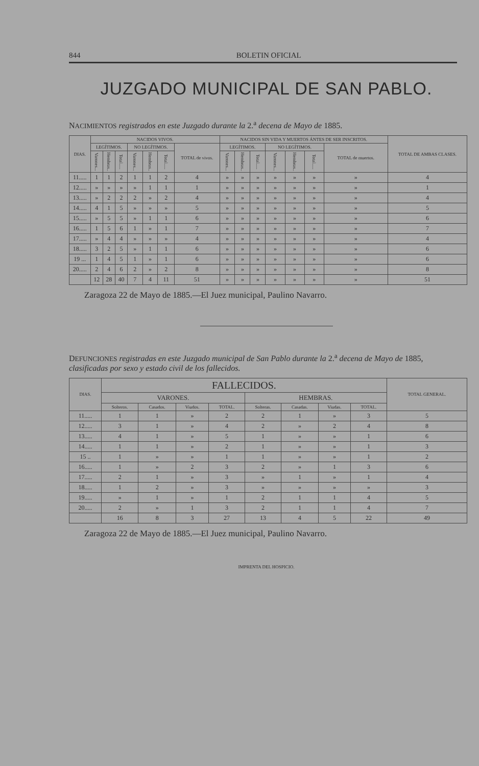844 BOLETIN OFICIAL
JUZGADO MUNICIPAL DE SAN PABLO.
NACIMIENTOS registrados en este Juzgado durante la 2.<sup>a</sup> decena de Mayo de 1885.
| DIAS. | NACIDOS VIVOS. | | | | | | | NACIDOS SIN VIDA Y MUERTOS ÁNTES DE SER INSCRITOS. | | | | | | | TOTAL DE AMBAS CLASES. |
| --- | --- | --- | --- | --- | --- | --- | --- | --- | --- | --- | --- | --- | --- | --- | --- |
| | LEGÍTIMOS. | | | NO LEGÍTIMOS. | | | TOTAL de vivos. | LEGÍTIMOS. | | | NO LEGÍTIMOS. | | | TOTAL de muertos. | |
| | Varones... | Hembras.. | Total..... | Varones... | Hembras.. | Total..... | | Varones... | Hembras.. | Total..... | Varones... | Hembras.. | Total..... | | |
| 11..... | 1 | 1 | 2 | 1 | 1 | 2 | 4 | » | » | » | » | » | » | » | 4 |
| 12..... | » | » | » | » | 1 | 1 | 1 | » | » | » | » | » | » | » | 1 |
| 13..... | » | 2 | 2 | 2 | » | 2 | 4 | » | » | » | » | » | » | » | 4 |
| 14..... | 4 | 1 | 5 | » | » | » | 5 | » | » | » | » | » | » | » | 5 |
| 15..... | » | 5 | 5 | » | 1 | 1 | 6 | » | » | » | » | » | » | » | 6 |
| 16..... | 1 | 5 | 6 | 1 | » | 1 | 7 | » | » | » | » | » | » | » | 7 |
| 17..... | » | 4 | 4 | » | » | » | 4 | » | » | » | » | » | » | » | 4 |
| 18..... | 3 | 2 | 5 | » | 1 | 1 | 6 | » | » | » | » | » | » | » | 6 |
| 19 ... | 1 | 4 | 5 | 1 | » | 1 | 6 | » | » | » | » | » | » | » | 6 |
| 20..... | 2 | 4 | 6 | 2 | » | 2 | 8 | » | » | » | » | » | » | » | 8 |
| | 12 | 28 | 40 | 7 | 4 | 11 | 51 | » | » | » | » | » | » | » | 51 |
Zaragoza 22 de Mayo de 1885.—El Juez municipal, Paulino Navarro.
DEFUNCIONES registradas en este Juzgado municipal de San Pablo durante la 2.<sup>a</sup> decena de Mayo de 1885, clasificadas por sexo y estado civil de los fallecidos.
| DIAS. | FALLECIDOS. | | | | | | | | TOTAL GENERAL. |
| --- | --- | --- | --- | --- | --- | --- | --- | --- | --- |
| | VARONES. | | | | HEMBRAS. | | | | |
| | Solteros. | Casados. | Viudos. | TOTAL. | Solteras. | Casadas. | Viudas. | TOTAL. | |
| 11..... | 1 | 1 | » | 2 | 2 | 1 | » | 3 | 5 |
| 12..... | 3 | 1 | » | 4 | 2 | » | 2 | 4 | 8 |
| 13..... | 4 | 1 | » | 5 | 1 | » | » | 1 | 6 |
| 14..... | 1 | 1 | » | 2 | 1 | » | » | 1 | 3 |
| 15 .. | 1 | » | » | 1 | 1 | » | » | 1 | 2 |
| 16..... | 1 | » | 2 | 3 | 2 | » | 1 | 3 | 6 |
| 17..... | 2 | 1 | » | 3 | » | 1 | » | 1 | 4 |
| 18..... | 1 | 2 | » | 3 | » | » | » | » | 3 |
| 19..... | » | 1 | » | 1 | 2 | 1 | 1 | 4 | 5 |
| 20..... | 2 | » | 1 | 3 | 2 | 1 | 1 | 4 | 7 |
| | 16 | 8 | 3 | 27 | 13 | 4 | 5 | 22 | 49 |
Zaragoza 22 de Mayo de 1885.—El Juez municipal, Paulino Navarro.
IMPRENTA DEL HOSPICIO.